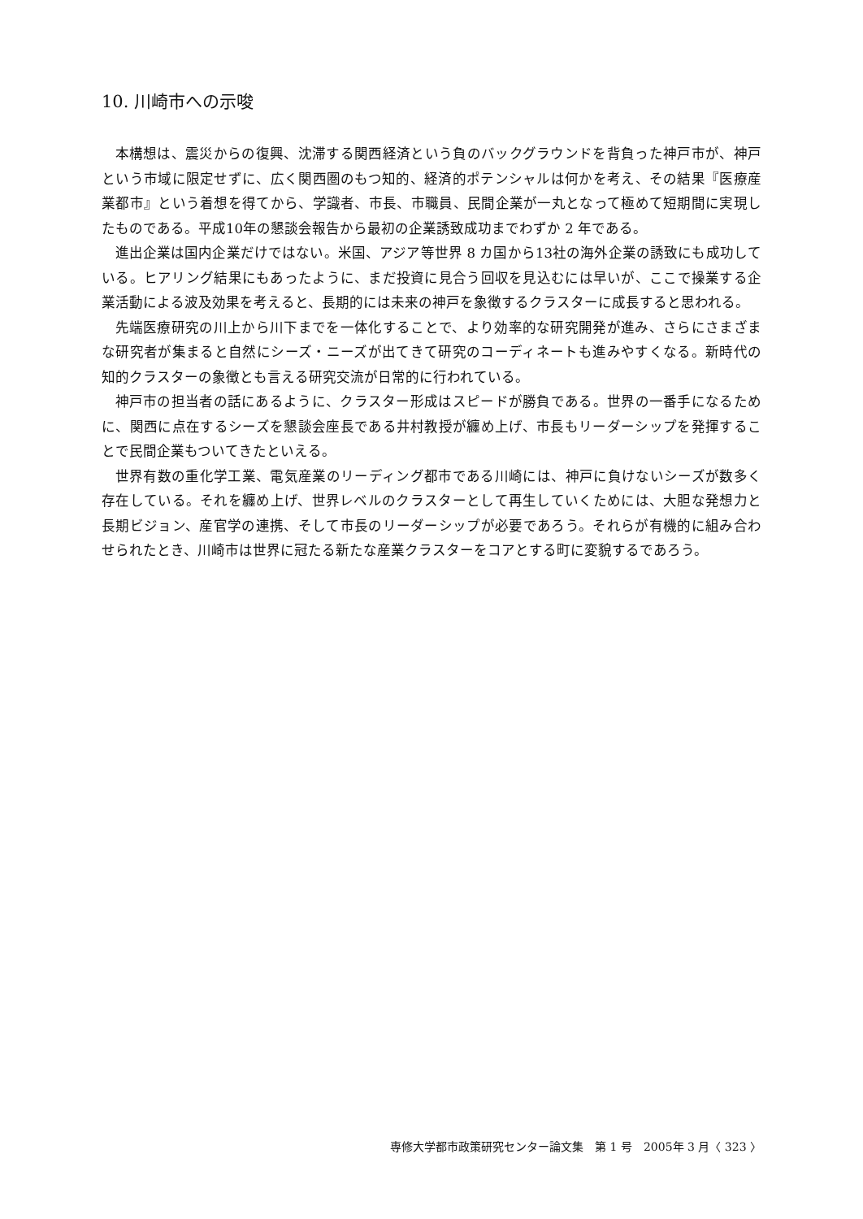10. 川崎市への示唆
本構想は、震災からの復興、沈滞する関西経済という負のバックグラウンドを背負った神戸市が、神戸という市域に限定せずに、広く関西圏のもつ知的、経済的ポテンシャルは何かを考え、その結果『医療産業都市』という着想を得てから、学識者、市長、市職員、民間企業が一丸となって極めて短期間に実現したものである。平成10年の懇談会報告から最初の企業誘致成功までわずか 2 年である。
進出企業は国内企業だけではない。米国、アジア等世界 8 カ国から13社の海外企業の誘致にも成功している。ヒアリング結果にもあったように、まだ投資に見合う回収を見込むには早いが、ここで操業する企業活動による波及効果を考えると、長期的には未来の神戸を象徴するクラスターに成長すると思われる。
先端医療研究の川上から川下までを一体化することで、より効率的な研究開発が進み、さらにさまざまな研究者が集まると自然にシーズ・ニーズが出てきて研究のコーディネートも進みやすくなる。新時代の知的クラスターの象徴とも言える研究交流が日常的に行われている。
神戸市の担当者の話にあるように、クラスター形成はスピードが勝負である。世界の一番手になるために、関西に点在するシーズを懇談会座長である井村教授が纏め上げ、市長もリーダーシップを発揮することで民間企業もついてきたといえる。
世界有数の重化学工業、電気産業のリーディング都市である川崎には、神戸に負けないシーズが数多く存在している。それを纏め上げ、世界レベルのクラスターとして再生していくためには、大胆な発想力と長期ビジョン、産官学の連携、そして市長のリーダーシップが必要であろう。それらが有機的に組み合わせられたとき、川崎市は世界に冠たる新たな産業クラスターをコアとする町に変貌するであろう。
専修大学都市政策研究センター論文集　第 1 号　2005年 3 月〈 323 〉